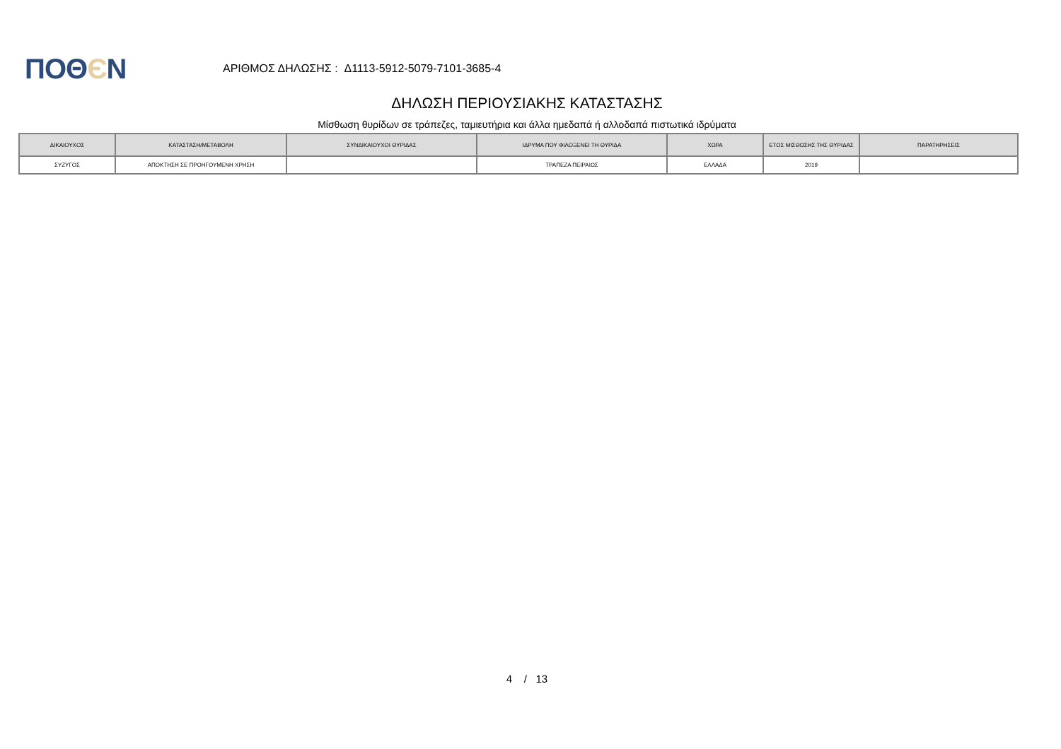ΠΟΘЄΝ
ΑΡΙΘΜΟΣ ΔΗΛΩΣΗΣ : Δ1113-5912-5079-7101-3685-4
ΔΗΛΩΣΗ ΠΕΡΙΟΥΣΙΑΚΗΣ ΚΑΤΑΣΤΑΣΗΣ
Μίσθωση θυρίδων σε τράπεζες, ταμιευτήρια και άλλα ημεδαπά ή αλλοδαπά πιστωτικά ιδρύματα
| ΔΙΚΑΙΟΥΧΟΣ | ΚΑΤΑΣΤΑΣΗ/ΜΕΤΑΒΟΛΗ | ΣΥΝΔΙΚΑΙΟΥΧΟΙ ΘΥΡΙΔΑΣ | ΙΔΡΥΜΑ ΠΟΥ ΦΙΛΟΞΕΝΕΙ ΤΗ ΘΥΡΙΔΑ | ΧΩΡΑ | ΕΤΟΣ ΜΙΣΘΩΣΗΣ ΤΗΣ ΘΥΡΙΔΑΣ | ΠΑΡΑΤΗΡΗΣΕΙΣ |
| --- | --- | --- | --- | --- | --- | --- |
| ΣΥΖΥΓΟΣ | ΑΠΟΚΤΗΣΗ ΣΕ ΠΡΟΗΓΟΥΜΕΝΗ ΧΡΗΣΗ | | ΤΡΑΠΕΖΑ ΠΕΙΡΑΙΩΣ | ΕΛΛΑΔΑ | 2019 | |
4 / 13